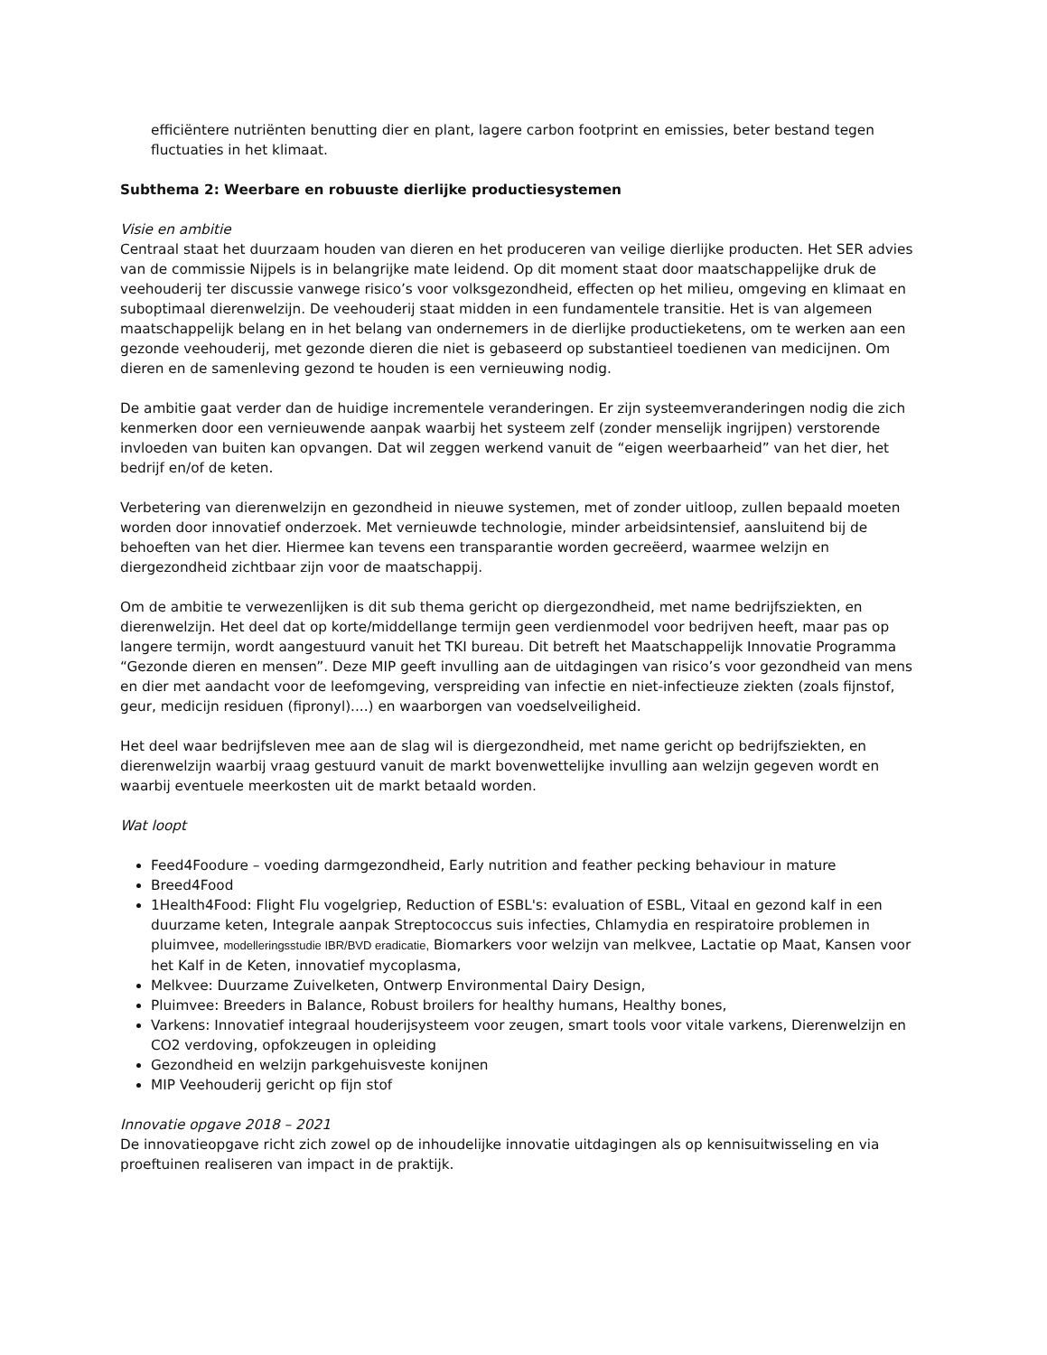efficiëntere nutriënten benutting dier en plant, lagere carbon footprint en emissies, beter bestand tegen fluctuaties in het klimaat.
Subthema 2: Weerbare en robuuste dierlijke productiesystemen
Visie en ambitie
Centraal staat het duurzaam houden van dieren en het produceren van veilige dierlijke producten. Het SER advies van de commissie Nijpels is in belangrijke mate leidend. Op dit moment staat door maatschappelijke druk de veehouderij ter discussie vanwege risico’s voor volksgezondheid, effecten op het milieu, omgeving en klimaat en suboptimaal dierenwelzijn. De veehouderij staat midden in een fundamentele transitie. Het is van algemeen maatschappelijk belang en in het belang van ondernemers in de dierlijke productieketens, om te werken aan een gezonde veehouderij, met gezonde dieren die niet is gebaseerd op substantieel toedienen van medicijnen. Om dieren en de samenleving gezond te houden is een vernieuwing nodig.
De ambitie gaat verder dan de huidige incrementele veranderingen. Er zijn systeemveranderingen nodig die zich kenmerken door een vernieuwende aanpak waarbij het systeem zelf (zonder menselijk ingrijpen) verstorende invloeden van buiten kan opvangen. Dat wil zeggen werkend vanuit de “eigen weerbaarheid” van het dier, het bedrijf en/of de keten.
Verbetering van dierenwelzijn en gezondheid in nieuwe systemen, met of zonder uitloop, zullen bepaald moeten worden door innovatief onderzoek. Met vernieuwde technologie, minder arbeidsintensief, aansluitend bij de behoeften van het dier. Hiermee kan tevens een transparantie worden gecreëerd, waarmee welzijn en diergezondheid zichtbaar zijn voor de maatschappij.
Om de ambitie te verwezenlijken is dit sub thema gericht op diergezondheid, met name bedrijfsziekten, en dierenwelzijn. Het deel dat op korte/middellange termijn geen verdienmodel voor bedrijven heeft, maar pas op langere termijn, wordt aangestuurd vanuit het TKI bureau. Dit betreft het Maatschappelijk Innovatie Programma “Gezonde dieren en mensen”. Deze MIP geeft invulling aan de uitdagingen van risico’s voor gezondheid van mens en dier met aandacht voor de leefomgeving, verspreiding van infectie en niet-infectieuze ziekten (zoals fijnstof, geur, medicijn residuen (fipronyl)....) en waarborgen van voedselveiligheid.
Het deel waar bedrijfsleven mee aan de slag wil is diergezondheid, met name gericht op bedrijfsziekten, en dierenwelzijn waarbij vraag gestuurd vanuit de markt bovenwettelijke invulling aan welzijn gegeven wordt en waarbij eventuele meerkosten uit de markt betaald worden.
Wat loopt
Feed4Foodure – voeding darmgezondheid, Early nutrition and feather pecking behaviour in mature
Breed4Food
1Health4Food: Flight Flu vogelgriep, Reduction of ESBL's: evaluation of ESBL, Vitaal en gezond kalf in een duurzame keten, Integrale aanpak Streptococcus suis infecties, Chlamydia en respiratoire problemen in pluimvee, modelleringsstudie IBR/BVD eradicatie, Biomarkers voor welzijn van melkvee, Lactatie op Maat, Kansen voor het Kalf in de Keten, innovatief mycoplasma,
Melkvee: Duurzame Zuivelketen, Ontwerp Environmental Dairy Design,
Pluimvee: Breeders in Balance, Robust broilers for healthy humans, Healthy bones,
Varkens: Innovatief integraal houderijsysteem voor zeugen, smart tools voor vitale varkens, Dierenwelzijn en CO2 verdoving, opfokzeugen in opleiding
Gezondheid en welzijn parkgehuisveste konijnen
MIP Veehouderij gericht op fijn stof
Innovatie opgave 2018 – 2021
De innovatieopgave richt zich zowel op de inhoudelijke innovatie uitdagingen als op kennisuitwisseling en via proeftuinen realiseren van impact in de praktijk.